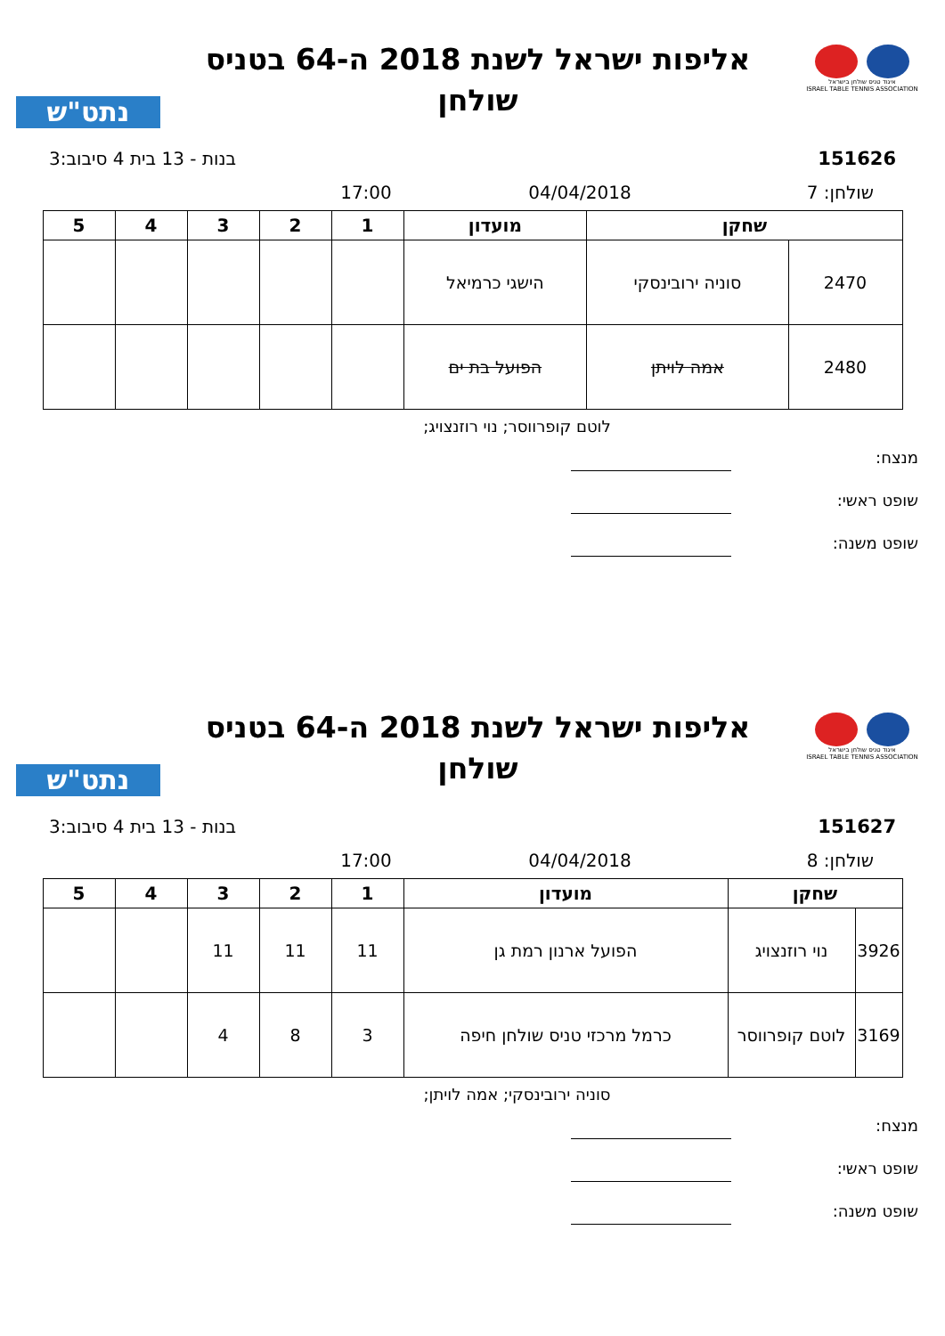איגוד טניס שולחן בישראל
ISRAEL TABLE TENNIS ASSOCIATION
אליפות ישראל לשנת 2018 ה-64 בטניס
שולחן
נתט"ש
151626 בנות - 13 בית 4 סיבוב:3
שולחן: 7 04/04/2018 17:00
| שחקן | | מועדון | 1 | 2 | 3 | 4 | 5 |
| --- | --- | --- | --- | --- | --- | --- | --- |
| 2470 | סוניה ירובינסקי | הישגי כרמיאל | | | | | |
| 2480 | אמה לויתן | הפועל בת ים | | | | | |
לוטם קופרווסר; נוי רוזנצויג;
מנצח:
שופט ראשי:
שופט משנה:
איגוד טניס שולחן בישראל
ISRAEL TABLE TENNIS ASSOCIATION
אליפות ישראל לשנת 2018 ה-64 בטניס
שולחן
נתט"ש
151627 בנות - 13 בית 4 סיבוב:3
שולחן: 8 04/04/2018 17:00
| שחקן | | מועדון | 1 | 2 | 3 | 4 | 5 |
| --- | --- | --- | --- | --- | --- | --- | --- |
| 3926 | נוי רוזנצויג | הפועל ארנון רמת גן | 11 | 11 | 11 | | |
| 3169 | לוטם קופרווסר | כרמל מרכזי טניס שולחן חיפה | 3 | 8 | 4 | | |
סוניה ירובינסקי; אמה לויתן;
מנצח:
שופט ראשי:
שופט משנה: